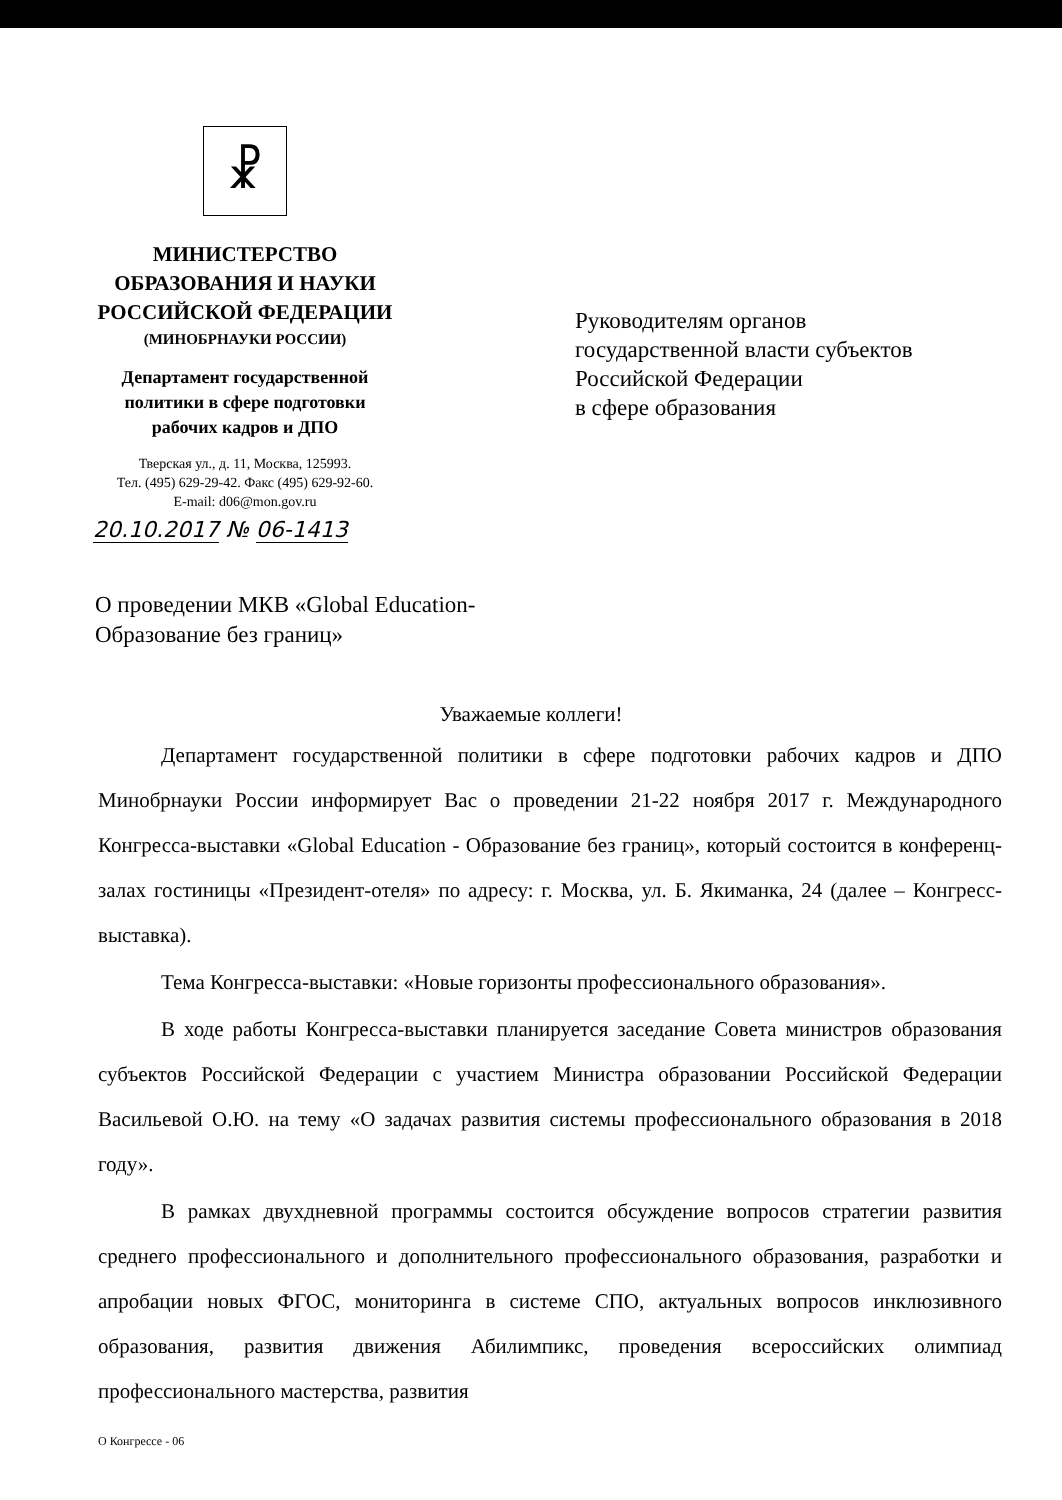☧
МИНИСТЕРСТВО
ОБРАЗОВАНИЯ И НАУКИ
РОССИЙСКОЙ ФЕДЕРАЦИИ
(МИНОБРНАУКИ РОССИИ)
Департамент государственной
политики в сфере подготовки
рабочих кадров и ДПО
Тверская ул., д. 11, Москва, 125993.
Тел. (495) 629-29-42. Факс (495) 629-92-60.
E-mail: d06@mon.gov.ru
20.10.2017 № 06-1413
Руководителям органов
государственной власти субъектов
Российской Федерации
в сфере образования
О проведении МКВ «Global Education-
Образование без границ»
Уважаемые коллеги!
Департамент государственной политики в сфере подготовки рабочих кадров и ДПО Минобрнауки России информирует Вас о проведении 21-22 ноября 2017 г. Международного Конгресса-выставки «Global Education - Образование без границ», который состоится в конференц-залах гостиницы «Президент-отеля» по адресу: г. Москва, ул. Б. Якиманка, 24 (далее – Конгресс-выставка).
Тема Конгресса-выставки: «Новые горизонты профессионального образования».
В ходе работы Конгресса-выставки планируется заседание Совета министров образования субъектов Российской Федерации с участием Министра образовании Российской Федерации Васильевой О.Ю. на тему «О задачах развития системы профессионального образования в 2018 году».
В рамках двухдневной программы состоится обсуждение вопросов стратегии развития среднего профессионального и дополнительного профессионального образования, разработки и апробации новых ФГОС, мониторинга в системе СПО, актуальных вопросов инклюзивного образования, развития движения Абилимпикс, проведения всероссийских олимпиад профессионального мастерства, развития
О Конгрессе - 06